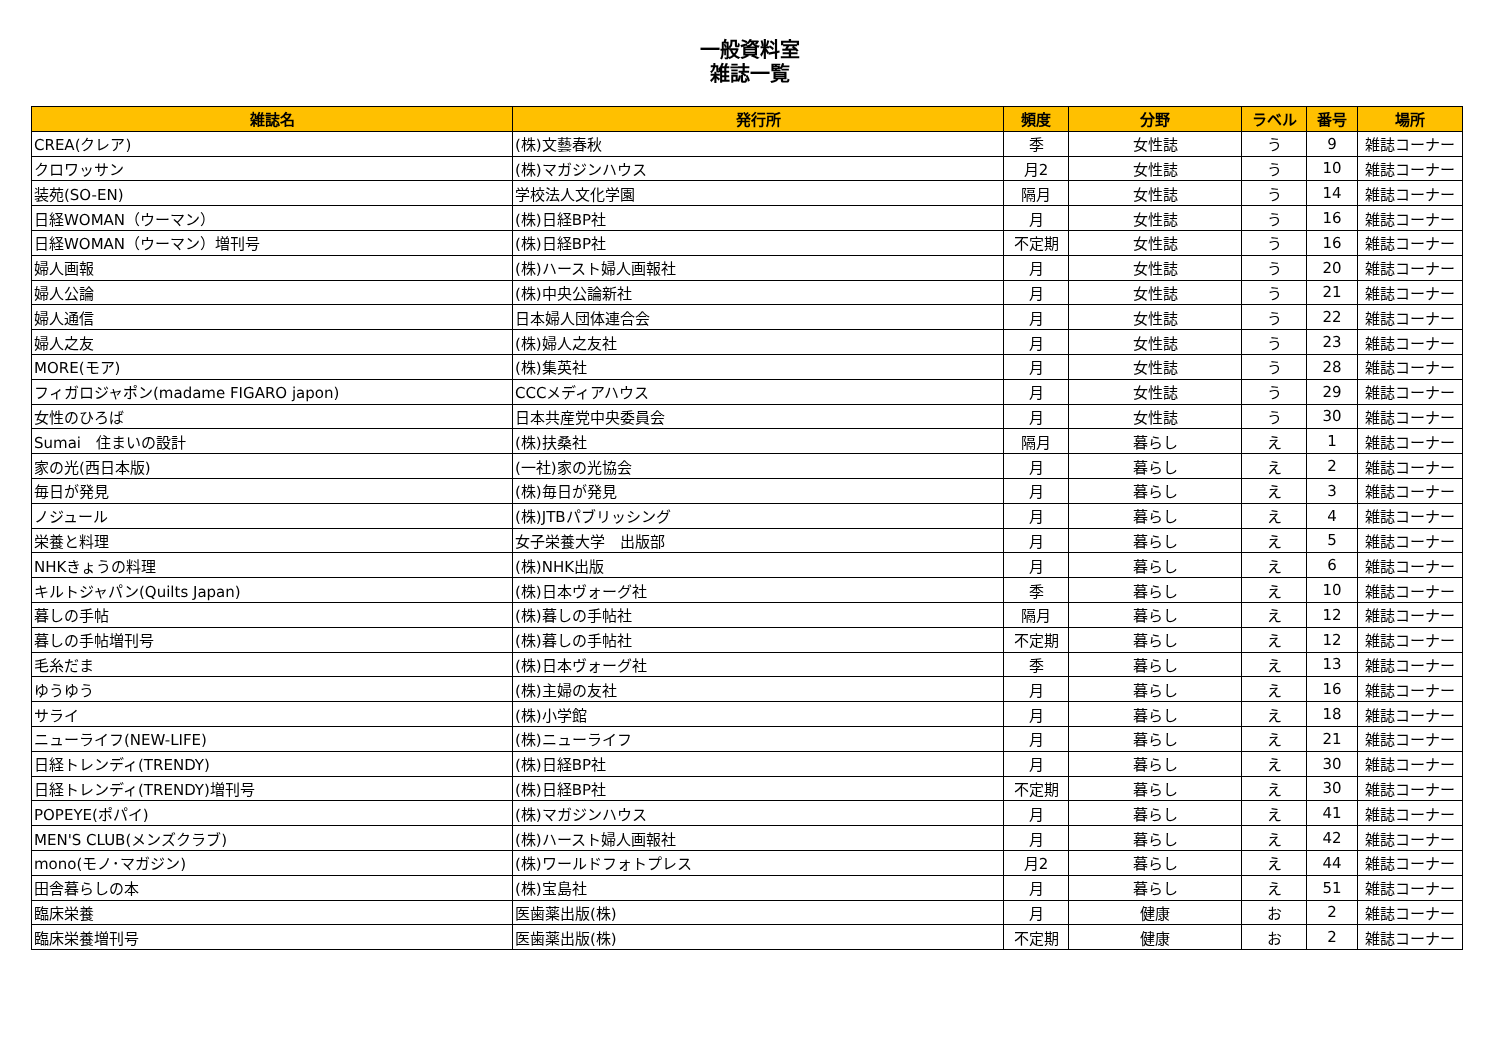一般資料室
雑誌一覧
| 雑誌名 | 発行所 | 頻度 | 分野 | ラベル | 番号 | 場所 |
| --- | --- | --- | --- | --- | --- | --- |
| CREA(クレア) | (株)文藝春秋 | 季 | 女性誌 | う | 9 | 雑誌コーナー |
| クロワッサン | (株)マガジンハウス | 月2 | 女性誌 | う | 10 | 雑誌コーナー |
| 装苑(SO-EN) | 学校法人文化学園 | 隔月 | 女性誌 | う | 14 | 雑誌コーナー |
| 日経WOMAN（ウーマン） | (株)日経BP社 | 月 | 女性誌 | う | 16 | 雑誌コーナー |
| 日経WOMAN（ウーマン）増刊号 | (株)日経BP社 | 不定期 | 女性誌 | う | 16 | 雑誌コーナー |
| 婦人画報 | (株)ハースト婦人画報社 | 月 | 女性誌 | う | 20 | 雑誌コーナー |
| 婦人公論 | (株)中央公論新社 | 月 | 女性誌 | う | 21 | 雑誌コーナー |
| 婦人通信 | 日本婦人団体連合会 | 月 | 女性誌 | う | 22 | 雑誌コーナー |
| 婦人之友 | (株)婦人之友社 | 月 | 女性誌 | う | 23 | 雑誌コーナー |
| MORE(モア) | (株)集英社 | 月 | 女性誌 | う | 28 | 雑誌コーナー |
| フィガロジャポン(madame FIGARO japon) | CCCメディアハウス | 月 | 女性誌 | う | 29 | 雑誌コーナー |
| 女性のひろば | 日本共産党中央委員会 | 月 | 女性誌 | う | 30 | 雑誌コーナー |
| Sumai 住まいの設計 | (株)扶桑社 | 隔月 | 暮らし | え | 1 | 雑誌コーナー |
| 家の光(西日本版) | (一社)家の光協会 | 月 | 暮らし | え | 2 | 雑誌コーナー |
| 毎日が発見 | (株)毎日が発見 | 月 | 暮らし | え | 3 | 雑誌コーナー |
| ノジュール | (株)JTBパブリッシング | 月 | 暮らし | え | 4 | 雑誌コーナー |
| 栄養と料理 | 女子栄養大学 出版部 | 月 | 暮らし | え | 5 | 雑誌コーナー |
| NHKきょうの料理 | (株)NHK出版 | 月 | 暮らし | え | 6 | 雑誌コーナー |
| キルトジャパン(Quilts Japan) | (株)日本ヴォーグ社 | 季 | 暮らし | え | 10 | 雑誌コーナー |
| 暮しの手帖 | (株)暮しの手帖社 | 隔月 | 暮らし | え | 12 | 雑誌コーナー |
| 暮しの手帖増刊号 | (株)暮しの手帖社 | 不定期 | 暮らし | え | 12 | 雑誌コーナー |
| 毛糸だま | (株)日本ヴォーグ社 | 季 | 暮らし | え | 13 | 雑誌コーナー |
| ゆうゆう | (株)主婦の友社 | 月 | 暮らし | え | 16 | 雑誌コーナー |
| サライ | (株)小学館 | 月 | 暮らし | え | 18 | 雑誌コーナー |
| ニューライフ(NEW-LIFE) | (株)ニューライフ | 月 | 暮らし | え | 21 | 雑誌コーナー |
| 日経トレンディ(TRENDY) | (株)日経BP社 | 月 | 暮らし | え | 30 | 雑誌コーナー |
| 日経トレンディ(TRENDY)増刊号 | (株)日経BP社 | 不定期 | 暮らし | え | 30 | 雑誌コーナー |
| POPEYE(ポパイ) | (株)マガジンハウス | 月 | 暮らし | え | 41 | 雑誌コーナー |
| MEN'S CLUB(メンズクラブ) | (株)ハースト婦人画報社 | 月 | 暮らし | え | 42 | 雑誌コーナー |
| mono(モノ･マガジン) | (株)ワールドフォトプレス | 月2 | 暮らし | え | 44 | 雑誌コーナー |
| 田舎暮らしの本 | (株)宝島社 | 月 | 暮らし | え | 51 | 雑誌コーナー |
| 臨床栄養 | 医歯薬出版(株) | 月 | 健康 | お | 2 | 雑誌コーナー |
| 臨床栄養増刊号 | 医歯薬出版(株) | 不定期 | 健康 | お | 2 | 雑誌コーナー |